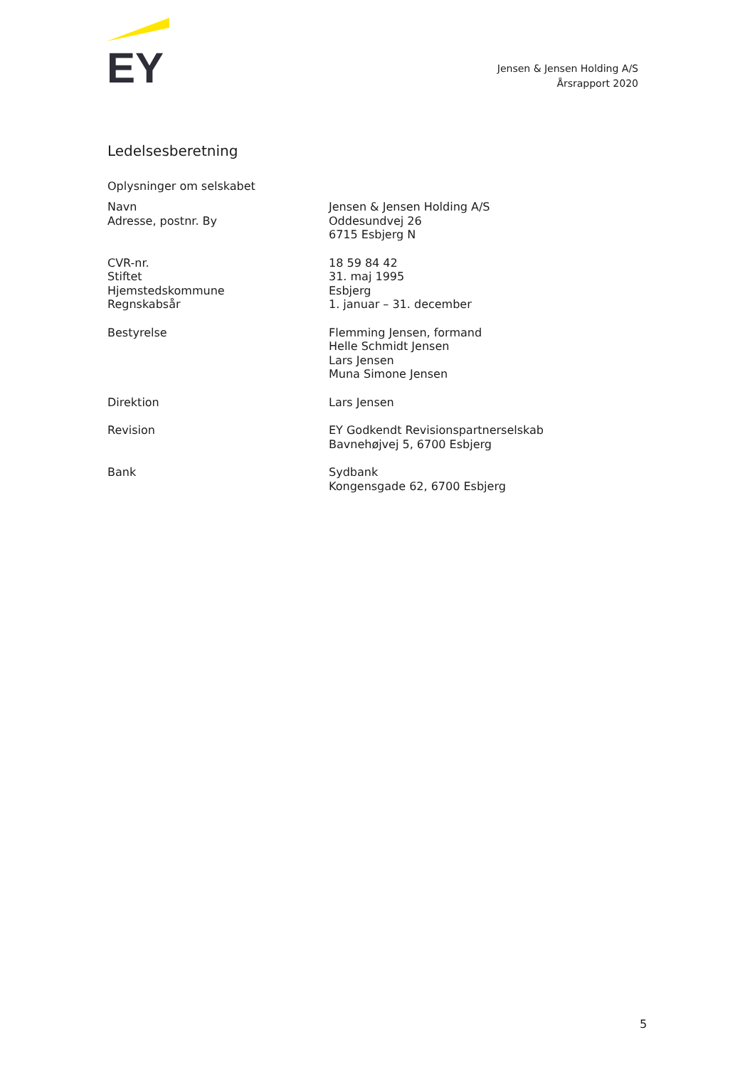EY
Jensen & Jensen Holding A/S
Årsrapport 2020
Ledelsesberetning
Oplysninger om selskabet
| Navn | Jensen & Jensen Holding A/S |
| Adresse, postnr. By | Oddesundvej 26 6715 Esbjerg N |
| CVR-nr. | 18 59 84 42 |
| Stiftet | 31. maj 1995 |
| Hjemstedskommune | Esbjerg |
| Regnskabsår | 1. januar – 31. december |
| Bestyrelse | Flemming Jensen, formand Helle Schmidt Jensen Lars Jensen Muna Simone Jensen |
| Direktion | Lars Jensen |
| Revision | EY Godkendt Revisionspartnerselskab Bavnehøjvej 5, 6700 Esbjerg |
| Bank | Sydbank Kongensgade 62, 6700 Esbjerg |
5